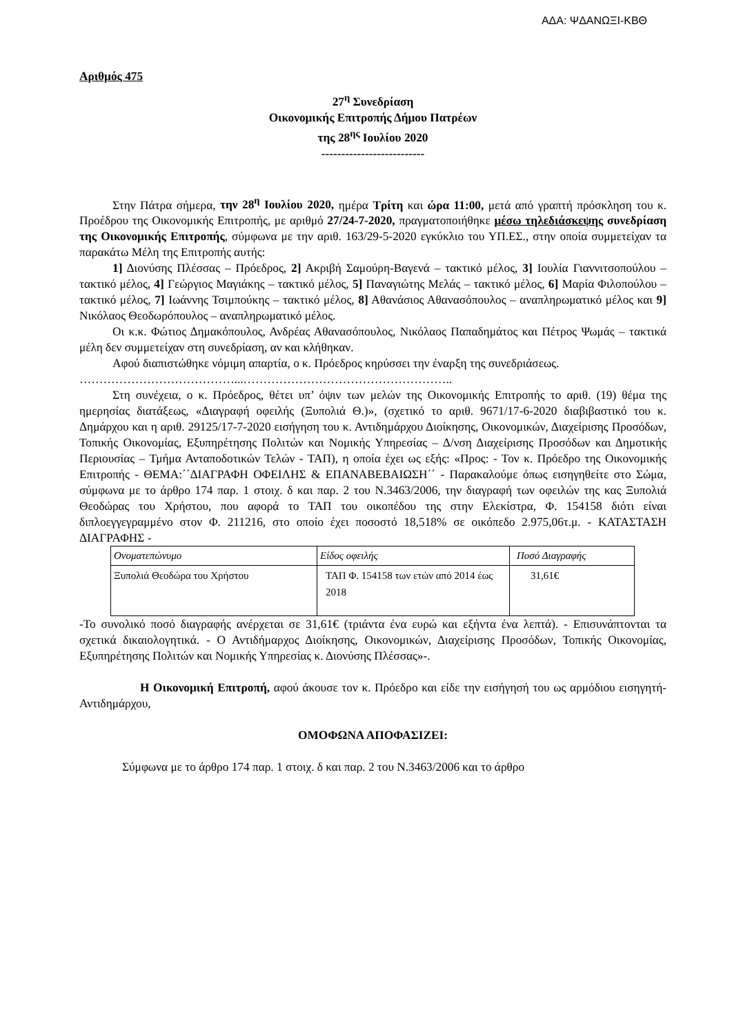ΑΔΑ: ΨΔΑΝΩΞΙ-ΚΒΘ
Αριθμός 475
27<sup>η</sup> Συνεδρίαση
Οικονομικής Επιτροπής Δήμου Πατρέων
της 28<sup>ης</sup> Ιουλίου 2020
--------------------------
Στην Πάτρα σήμερα, την 28<sup>η</sup> Ιουλίου 2020, ημέρα Τρίτη και ώρα 11:00, μετά από γραπτή πρόσκληση του κ. Προέδρου της Οικονομικής Επιτροπής, με αριθμό 27/24-7-2020, πραγματοποιήθηκε μέσω τηλεδιάσκεψης συνεδρίαση της Οικονομικής Επιτροπής, σύμφωνα με την αριθ. 163/29-5-2020 εγκύκλιο του ΥΠ.ΕΣ., στην οποία συμμετείχαν τα παρακάτω Μέλη της Επιτροπής αυτής:
1] Διονύσης Πλέσσας – Πρόεδρος, 2] Ακριβή Σαμούρη-Βαγενά – τακτικό μέλος, 3] Ιουλία Γιαννιτσοπούλου – τακτικό μέλος, 4] Γεώργιος Μαγιάκης – τακτικό μέλος, 5] Παναγιώτης Μελάς – τακτικό μέλος, 6] Μαρία Φιλοπούλου – τακτικό μέλος, 7] Ιωάννης Τσιμπούκης – τακτικό μέλος, 8] Αθανάσιος Αθανασόπουλος – αναπληρωματικό μέλος και 9] Νικόλαος Θεοδωρόπουλος – αναπληρωματικό μέλος.
Οι κ.κ. Φώτιος Δημακόπουλος, Ανδρέας Αθανασόπουλος, Νικόλαος Παπαδημάτος και Πέτρος Ψωμάς – τακτικά μέλη δεν συμμετείχαν στη συνεδρίαση, αν και κλήθηκαν.
Αφού διαπιστώθηκε νόμιμη απαρτία, ο κ. Πρόεδρος κηρύσσει την έναρξη της συνεδριάσεως.
…………………………………...……………………………………………..
Στη συνέχεια, ο κ. Πρόεδρος, θέτει υπ’ όψιν των μελών της Οικονομικής Επιτροπής το αριθ. (19) θέμα της ημερησίας διατάξεως, «Διαγραφή οφειλής (Ξυπολιά Θ.)», (σχετικό το αριθ. 9671/17-6-2020 διαβιβαστικό του κ. Δημάρχου και η αριθ. 29125/17-7-2020 εισήγηση του κ. Αντιδημάρχου Διοίκησης, Οικονομικών, Διαχείρισης Προσόδων, Τοπικής Οικονομίας, Εξυπηρέτησης Πολιτών και Νομικής Υπηρεσίας – Δ/νση Διαχείρισης Προσόδων και Δημοτικής Περιουσίας – Τμήμα Ανταποδοτικών Τελών - ΤΑΠ), η οποία έχει ως εξής: «Προς: - Τον κ. Πρόεδρο της Οικονομικής Επιτροπής - ΘΕΜΑ:΄΄ΔΙΑΓΡΑΦΗ ΟΦΕΙΛΗΣ & ΕΠΑΝΑΒΕΒΑΙΩΣΗ΄΄ - Παρακαλούμε όπως εισηγηθείτε στο Σώμα, σύμφωνα με το άρθρο 174 παρ. 1 στοιχ. δ και παρ. 2 του Ν.3463/2006, την διαγραφή των οφειλών της κας Ξυπολιά Θεοδώρας του Χρήστου, που αφορά το ΤΑΠ του οικοπέδου της στην Ελεκίστρα, Φ. 154158 διότι είναι διπλοεγγεγραμμένο στον Φ. 211216, στο οποίο έχει ποσοστό 18,518% σε οικόπεδο 2.975,06τ.μ. - ΚΑΤΑΣΤΑΣΗ ΔΙΑΓΡΑΦΗΣ -
| Ονοματεπώνυμο | Είδος οφειλής | Ποσό Διαγραφής |
| --- | --- | --- |
| Ξυπολιά Θεοδώρα του Χρήστου | ΤΑΠ Φ. 154158 των ετών από 2014 έως 2018 | 31,61€ |
-Το συνολικό ποσό διαγραφής ανέρχεται σε 31,61€ (τριάντα ένα ευρώ και εξήντα ένα λεπτά). - Επισυνάπτονται τα σχετικά δικαιολογητικά. - Ο Αντιδήμαρχος Διοίκησης, Οικονομικών, Διαχείρισης Προσόδων, Τοπικής Οικονομίας, Εξυπηρέτησης Πολιτών και Νομικής Υπηρεσίας κ. Διονύσης Πλέσσας»-.
Η Οικονομική Επιτροπή, αφού άκουσε τον κ. Πρόεδρο και είδε την εισήγησή του ως αρμόδιου εισηγητή-Αντιδημάρχου,
ΟΜΟΦΩΝΑ ΑΠΟΦΑΣΙΖΕΙ:
Σύμφωνα με το άρθρο 174 παρ. 1 στοιχ. δ και παρ. 2 του Ν.3463/2006 και το άρθρο